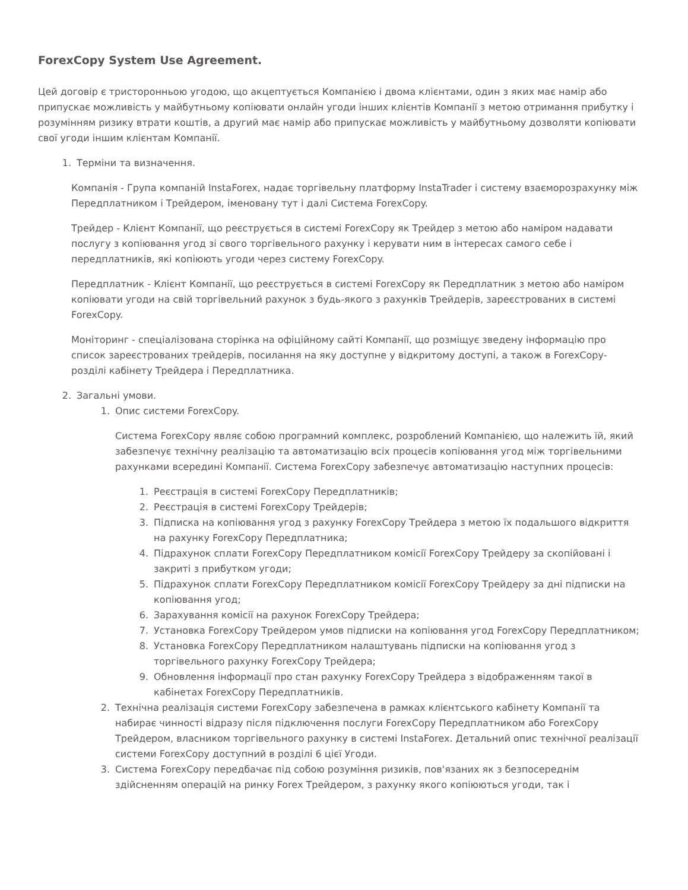ForexCopy System Use Agreement.
Цей договір є тристоронньою угодою, що акцептується Компанією і двома клієнтами, один з яких має намір або припускає можливість у майбутньому копіювати онлайн угоди інших клієнтів Компанії з метою отримання прибутку і розумінням ризику втрати коштів, а другий має намір або припускає можливість у майбутньому дозволяти копіювати свої угоди іншим клієнтам Компанії.
1. Терміни та визначення.
Компанія - Група компаній InstaForex, надає торгівельну платформу InstaTrader і систему взаєморозрахунку між Передплатником і Трейдером, іменовану тут і далі Система ForexCopy.
Трейдер - Клієнт Компанії, що реєструється в системі ForexCopy як Трейдер з метою або наміром надавати послугу з копіювання угод зі свого торгівельного рахунку і керувати ним в інтересах самого себе і передплатників, які копіюють угоди через систему ForexCopy.
Передплатник - Клієнт Компанії, що реєструється в системі ForexCopy як Передплатник з метою або наміром копіювати угоди на свій торгівельний рахунок з будь-якого з рахунків Трейдерів, зареєстрованих в системі ForexCopy.
Моніторинг - спеціалізована сторінка на офіційному сайті Компанії, що розміщує зведену інформацію про список зареєстрованих трейдерів, посилання на яку доступне у відкритому доступі, а також в ForexCopy-розділі кабінету Трейдера і Передплатника.
2. Загальні умови.
1. Опис системи ForexCopy.
Система ForexCopy являє собою програмний комплекс, розроблений Компанією, що належить їй, який забезпечує технічну реалізацію та автоматизацію всіх процесів копіювання угод між торгівельними рахунками всередині Компанії. Система ForexCopy забезпечує автоматизацію наступних процесів:
1. Реєстрація в системі ForexCopy Передплатників;
2. Реєстрація в системі ForexCopy Трейдерів;
3. Підписка на копіювання угод з рахунку ForexCopy Трейдера з метою їх подальшого відкриття на рахунку ForexCopy Передплатника;
4. Підрахунок сплати ForexCopy Передплатником комісії ForexCopy Трейдеру за скопійовані і закриті з прибутком угоди;
5. Підрахунок сплати ForexCopy Передплатником комісії ForexCopy Трейдеру за дні підписки на копіювання угод;
6. Зарахування комісії на рахунок ForexCopy Трейдера;
7. Установка ForexCopy Трейдером умов підписки на копіювання угод ForexCopy Передплатником;
8. Установка ForexCopy Передплатником налаштувань підписки на копіювання угод з торгівельного рахунку ForexCopy Трейдера;
9. Обновлення інформації про стан рахунку ForexCopy Трейдера з відображенням такої в кабінетах ForexCopy Передплатників.
2. Технічна реалізація системи ForexCopy забезпечена в рамках клієнтського кабінету Компанії та набирає чинності відразу після підключення послуги ForexCopy Передплатником або ForexCopy Трейдером, власником торгівельного рахунку в системі InstaForex. Детальний опис технічної реалізації системи ForexCopy доступний в розділі 6 цієї Угоди.
3. Система ForexCopy передбачає під собою розуміння ризиків, пов'язаних як з безпосереднім здійсненням операцій на ринку Forex Трейдером, з рахунку якого копіюються угоди, так і